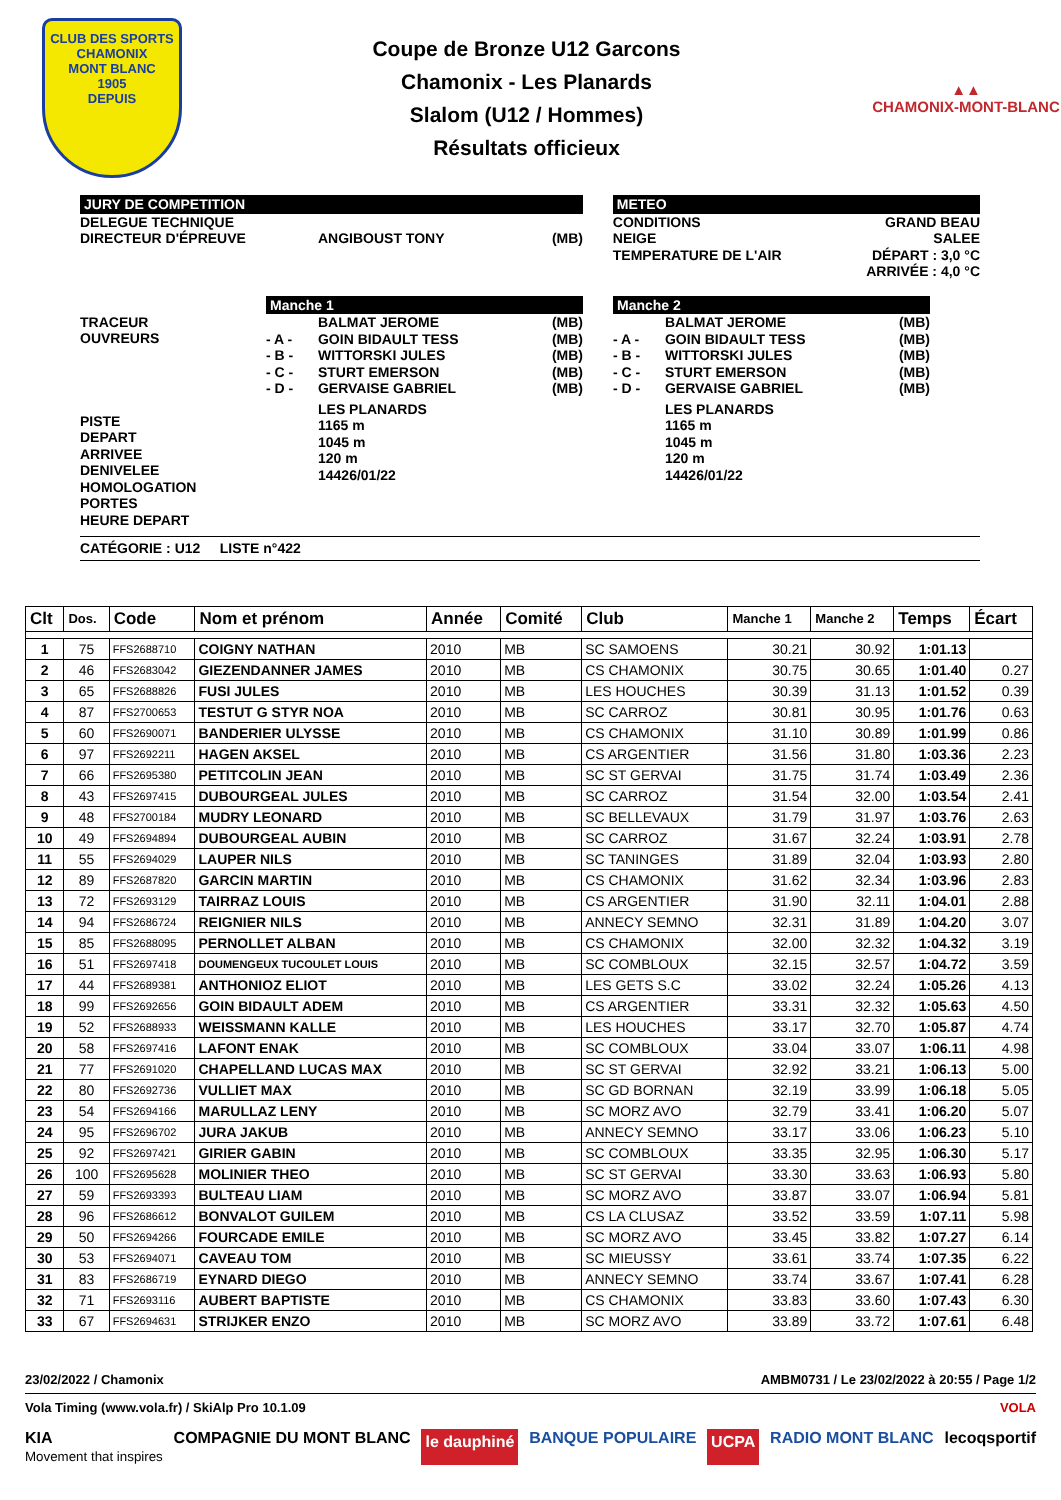CLUB DES SPORTS
CHAMONIX
MONT BLANC
1905
DEPUIS
Coupe de Bronze U12 Garcons
Chamonix - Les Planards
Slalom (U12 / Hommes)
Résultats officieux
▲▲
CHAMONIX-MONT-BLANC
JURY DE COMPETITION
DELEGUE TECHNIQUE
DIRECTEUR D'ÉPREUVE ANGIBOUST TONY (MB)
METEO
CONDITIONS
NEIGE
TEMPERATURE DE L'AIR GRAND BEAU
SALEE
DÉPART : 3,0 °C
ARRIVÉE : 4,0 °C
TRACEUR
OUVREURS
PISTE
DEPART
ARRIVEE
DENIVELEE
HOMOLOGATION
PORTES
HEURE DEPART
Manche 1
- A -
- B -
- C -
- D - BALMAT JEROME
GOIN BIDAULT TESS
WITTORSKI JULES
STURT EMERSON
GERVAISE GABRIEL (MB)
(MB)
(MB)
(MB)
(MB)
LES PLANARDS
1165 m
1045 m
120 m
14426/01/22
Manche 2
- A -
- B -
- C -
- D - BALMAT JEROME
GOIN BIDAULT TESS
WITTORSKI JULES
STURT EMERSON
GERVAISE GABRIEL (MB)
(MB)
(MB)
(MB)
(MB)
LES PLANARDS
1165 m
1045 m
120 m
14426/01/22
CATÉGORIE : U12 LISTE n°422
| Clt | Dos. | Code | Nom et prénom | Année | Comité | Club | Manche 1 | Manche 2 | Temps | Écart |
| --- | --- | --- | --- | --- | --- | --- | --- | --- | --- | --- |
| 1 | 75 | FFS2688710 | COIGNY NATHAN | 2010 | MB | SC SAMOENS | 30.21 | 30.92 | 1:01.13 | |
| 2 | 46 | FFS2683042 | GIEZENDANNER JAMES | 2010 | MB | CS CHAMONIX | 30.75 | 30.65 | 1:01.40 | 0.27 |
| 3 | 65 | FFS2688826 | FUSI JULES | 2010 | MB | LES HOUCHES | 30.39 | 31.13 | 1:01.52 | 0.39 |
| 4 | 87 | FFS2700653 | TESTUT G STYR NOA | 2010 | MB | SC CARROZ | 30.81 | 30.95 | 1:01.76 | 0.63 |
| 5 | 60 | FFS2690071 | BANDERIER ULYSSE | 2010 | MB | CS CHAMONIX | 31.10 | 30.89 | 1:01.99 | 0.86 |
| 6 | 97 | FFS2692211 | HAGEN AKSEL | 2010 | MB | CS ARGENTIER | 31.56 | 31.80 | 1:03.36 | 2.23 |
| 7 | 66 | FFS2695380 | PETITCOLIN JEAN | 2010 | MB | SC ST GERVAI | 31.75 | 31.74 | 1:03.49 | 2.36 |
| 8 | 43 | FFS2697415 | DUBOURGEAL JULES | 2010 | MB | SC CARROZ | 31.54 | 32.00 | 1:03.54 | 2.41 |
| 9 | 48 | FFS2700184 | MUDRY LEONARD | 2010 | MB | SC BELLEVAUX | 31.79 | 31.97 | 1:03.76 | 2.63 |
| 10 | 49 | FFS2694894 | DUBOURGEAL AUBIN | 2010 | MB | SC CARROZ | 31.67 | 32.24 | 1:03.91 | 2.78 |
| 11 | 55 | FFS2694029 | LAUPER NILS | 2010 | MB | SC TANINGES | 31.89 | 32.04 | 1:03.93 | 2.80 |
| 12 | 89 | FFS2687820 | GARCIN MARTIN | 2010 | MB | CS CHAMONIX | 31.62 | 32.34 | 1:03.96 | 2.83 |
| 13 | 72 | FFS2693129 | TAIRRAZ LOUIS | 2010 | MB | CS ARGENTIER | 31.90 | 32.11 | 1:04.01 | 2.88 |
| 14 | 94 | FFS2686724 | REIGNIER NILS | 2010 | MB | ANNECY SEMNO | 32.31 | 31.89 | 1:04.20 | 3.07 |
| 15 | 85 | FFS2688095 | PERNOLLET ALBAN | 2010 | MB | CS CHAMONIX | 32.00 | 32.32 | 1:04.32 | 3.19 |
| 16 | 51 | FFS2697418 | DOUMENGEUX TUCOULET LOUIS | 2010 | MB | SC COMBLOUX | 32.15 | 32.57 | 1:04.72 | 3.59 |
| 17 | 44 | FFS2689381 | ANTHONIOZ ELIOT | 2010 | MB | LES GETS S.C | 33.02 | 32.24 | 1:05.26 | 4.13 |
| 18 | 99 | FFS2692656 | GOIN BIDAULT ADEM | 2010 | MB | CS ARGENTIER | 33.31 | 32.32 | 1:05.63 | 4.50 |
| 19 | 52 | FFS2688933 | WEISSMANN KALLE | 2010 | MB | LES HOUCHES | 33.17 | 32.70 | 1:05.87 | 4.74 |
| 20 | 58 | FFS2697416 | LAFONT ENAK | 2010 | MB | SC COMBLOUX | 33.04 | 33.07 | 1:06.11 | 4.98 |
| 21 | 77 | FFS2691020 | CHAPELLAND LUCAS MAX | 2010 | MB | SC ST GERVAI | 32.92 | 33.21 | 1:06.13 | 5.00 |
| 22 | 80 | FFS2692736 | VULLIET MAX | 2010 | MB | SC GD BORNAN | 32.19 | 33.99 | 1:06.18 | 5.05 |
| 23 | 54 | FFS2694166 | MARULLAZ LENY | 2010 | MB | SC MORZ AVO | 32.79 | 33.41 | 1:06.20 | 5.07 |
| 24 | 95 | FFS2696702 | JURA JAKUB | 2010 | MB | ANNECY SEMNO | 33.17 | 33.06 | 1:06.23 | 5.10 |
| 25 | 92 | FFS2697421 | GIRIER GABIN | 2010 | MB | SC COMBLOUX | 33.35 | 32.95 | 1:06.30 | 5.17 |
| 26 | 100 | FFS2695628 | MOLINIER THEO | 2010 | MB | SC ST GERVAI | 33.30 | 33.63 | 1:06.93 | 5.80 |
| 27 | 59 | FFS2693393 | BULTEAU LIAM | 2010 | MB | SC MORZ AVO | 33.87 | 33.07 | 1:06.94 | 5.81 |
| 28 | 96 | FFS2686612 | BONVALOT GUILEM | 2010 | MB | CS LA CLUSAZ | 33.52 | 33.59 | 1:07.11 | 5.98 |
| 29 | 50 | FFS2694266 | FOURCADE EMILE | 2010 | MB | SC MORZ AVO | 33.45 | 33.82 | 1:07.27 | 6.14 |
| 30 | 53 | FFS2694071 | CAVEAU TOM | 2010 | MB | SC MIEUSSY | 33.61 | 33.74 | 1:07.35 | 6.22 |
| 31 | 83 | FFS2686719 | EYNARD DIEGO | 2010 | MB | ANNECY SEMNO | 33.74 | 33.67 | 1:07.41 | 6.28 |
| 32 | 71 | FFS2693116 | AUBERT BAPTISTE | 2010 | MB | CS CHAMONIX | 33.83 | 33.60 | 1:07.43 | 6.30 |
| 33 | 67 | FFS2694631 | STRIJKER ENZO | 2010 | MB | SC MORZ AVO | 33.89 | 33.72 | 1:07.61 | 6.48 |
23/02/2022 / Chamonix AMBM0731 / Le 23/02/2022 à 20:55 / Page 1/2
Vola Timing (www.vola.fr) / SkiAlp Pro 10.1.09 VOLA
KIA
Movement that inspires COMPAGNIE DU MONT BLANC le dauphiné BANQUE POPULAIRE UCPA RADIO MONT BLANC lecoqsportif